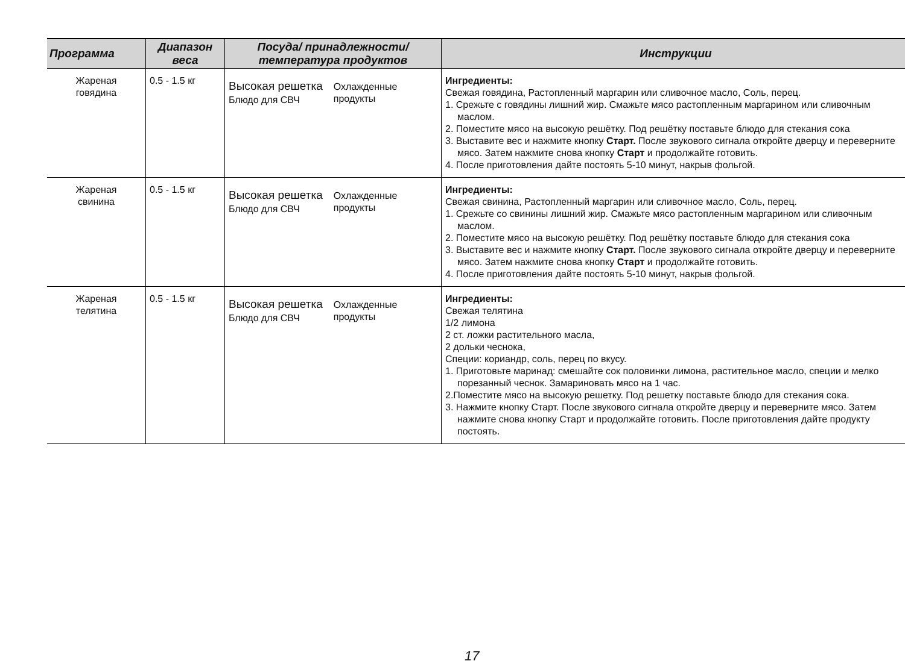| Программа | Диапазон веса | Посуда/ принадлежности/ температура продуктов | Инструкции |
| --- | --- | --- | --- |
| Жареная говядина | 0.5 - 1.5 кг | Высокая решетка Блюдо для СВЧ Охлажденные продукты | Ингредиенты: Свежая говядина, Растопленный маргарин или сливочное масло, Соль, перец. 1. Срежьте с говядины лишний жир. Смажьте мясо растопленным маргарином или сливочным маслом. 2. Поместите мясо на высокую решётку. Под решётку поставьте блюдо для стекания сока 3. Выставите вес и нажмите кнопку Старт. После звукового сигнала откройте дверцу и переверните мясо. Затем нажмите снова кнопку Старт и продолжайте готовить. 4. После приготовления дайте постоять 5-10 минут, накрыв фольгой. |
| Жареная свинина | 0.5 - 1.5 кг | Высокая решетка Блюдо для СВЧ Охлажденные продукты | Ингредиенты: Свежая свинина, Растопленный маргарин или сливочное масло, Соль, перец. 1. Срежьте со свинины лишний жир. Смажьте мясо растопленным маргарином или сливочным маслом. 2. Поместите мясо на высокую решётку. Под решётку поставьте блюдо для стекания сока 3. Выставите вес и нажмите кнопку Старт. После звукового сигнала откройте дверцу и переверните мясо. Затем нажмите снова кнопку Старт и продолжайте готовить. 4. После приготовления дайте постоять 5-10 минут, накрыв фольгой. |
| Жареная телятина | 0.5 - 1.5 кг | Высокая решетка Блюдо для СВЧ Охлажденные продукты | Ингредиенты: Свежая телятина 1/2 лимона 2 ст. ложки растительного масла, 2 дольки чеснока, Специи: кориандр, соль, перец по вкусу. 1. Приготовьте маринад: смешайте сок половинки лимона, растительное масло, специи и мелко порезанный чеснок. Замариновать мясо на 1 час. 2.Поместите мясо на высокую решетку. Под решетку поставьте блюдо для стекания сока. 3. Нажмите кнопку Старт. После звукового сигнала откройте дверцу и переверните мясо. Затем нажмите снова кнопку Старт и продолжайте готовить. После приготовления дайте продукту постоять. |
17